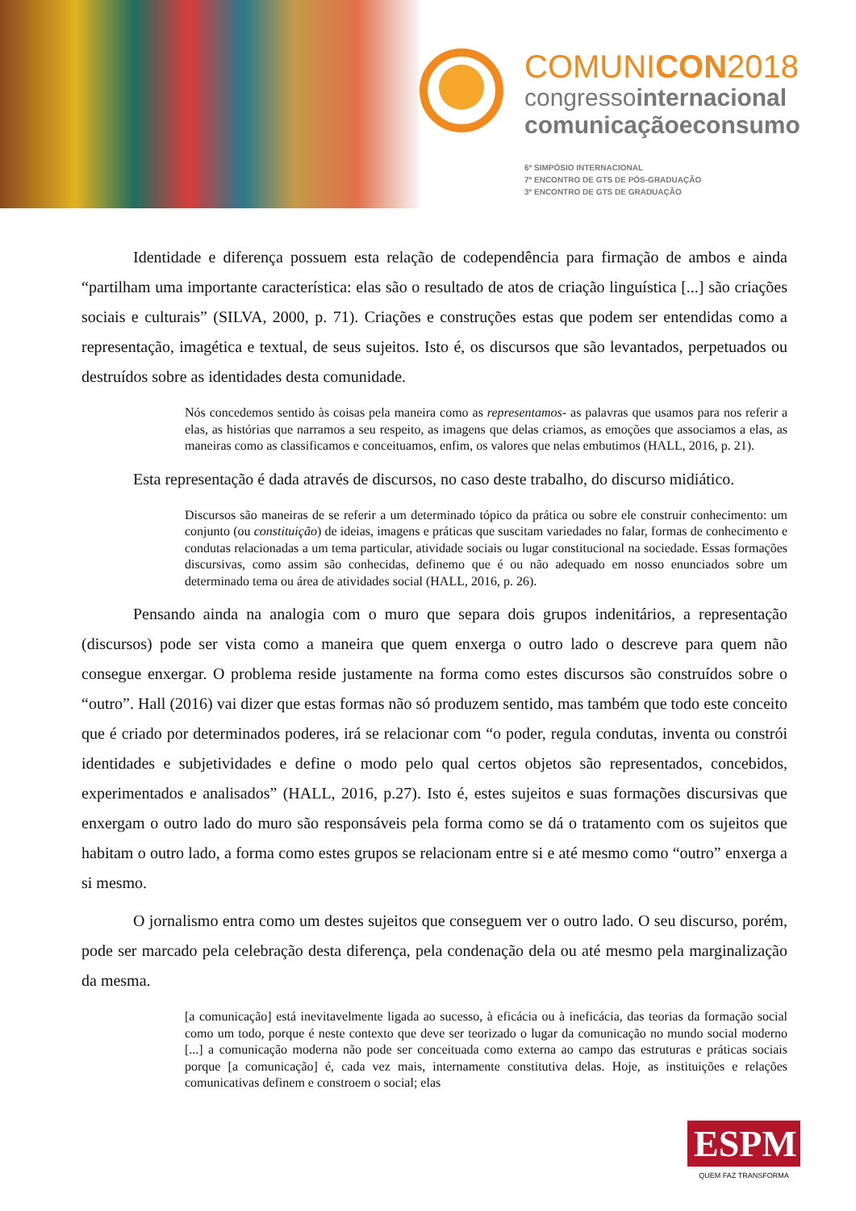COMUNICON2018
congressointernacional
comunicaçãoeconsumo
6º SIMPÓSIO INTERNACIONAL
7º ENCONTRO DE GTS DE PÓS-GRADUAÇÃO
3º ENCONTRO DE GTS DE GRADUAÇÃO
Identidade e diferença possuem esta relação de codependência para firmação de ambos e ainda “partilham uma importante característica: elas são o resultado de atos de criação linguística [...] são criações sociais e culturais” (SILVA, 2000, p. 71). Criações e construções estas que podem ser entendidas como a representação, imagética e textual, de seus sujeitos. Isto é, os discursos que são levantados, perpetuados ou destruídos sobre as identidades desta comunidade.
Nós concedemos sentido às coisas pela maneira como as representamos- as palavras que usamos para nos referir a elas, as histórias que narramos a seu respeito, as imagens que delas criamos, as emoções que associamos a elas, as maneiras como as classificamos e conceituamos, enfim, os valores que nelas embutimos (HALL, 2016, p. 21).
Esta representação é dada através de discursos, no caso deste trabalho, do discurso midiático.
Discursos são maneiras de se referir a um determinado tópico da prática ou sobre ele construir conhecimento: um conjunto (ou constituição) de ideias, imagens e práticas que suscitam variedades no falar, formas de conhecimento e condutas relacionadas a um tema particular, atividade sociais ou lugar constitucional na sociedade. Essas formações discursivas, como assim são conhecidas, definemo que é ou não adequado em nosso enunciados sobre um determinado tema ou área de atividades social (HALL, 2016, p. 26).
Pensando ainda na analogia com o muro que separa dois grupos indenitários, a representação (discursos) pode ser vista como a maneira que quem enxerga o outro lado o descreve para quem não consegue enxergar. O problema reside justamente na forma como estes discursos são construídos sobre o “outro”. Hall (2016) vai dizer que estas formas não só produzem sentido, mas também que todo este conceito que é criado por determinados poderes, irá se relacionar com “o poder, regula condutas, inventa ou constrói identidades e subjetividades e define o modo pelo qual certos objetos são representados, concebidos, experimentados e analisados” (HALL, 2016, p.27). Isto é, estes sujeitos e suas formações discursivas que enxergam o outro lado do muro são responsáveis pela forma como se dá o tratamento com os sujeitos que habitam o outro lado, a forma como estes grupos se relacionam entre si e até mesmo como “outro” enxerga a si mesmo.
O jornalismo entra como um destes sujeitos que conseguem ver o outro lado. O seu discurso, porém, pode ser marcado pela celebração desta diferença, pela condenação dela ou até mesmo pela marginalização da mesma.
[a comunicação] está inevitavelmente ligada ao sucesso, à eficácia ou à ineficácia, das teorias da formação social como um todo, porque é neste contexto que deve ser teorizado o lugar da comunicação no mundo social moderno [...] a comunicação moderna não pode ser conceituada como externa ao campo das estruturas e práticas sociais porque [a comunicação] é, cada vez mais, internamente constitutiva delas. Hoje, as instituições e relações comunicativas definem e constroem o social; elas
ESPM
QUEM FAZ TRANSFORMA